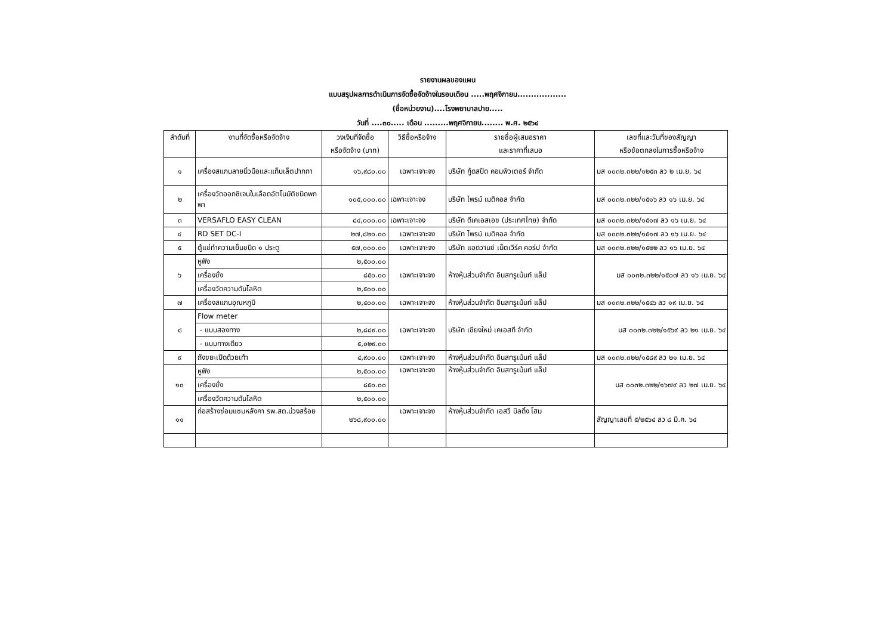รายงานผลของแผน
แบบสรุปผลการดำเนินการจัดซื้อจัดจ้างในรอบเดือน .....พฤศจิกายน..................
(ชื่อหน่วยงาน)....โรงพยาบาลปาย.....
วันที่ ....๓๐..... เดือน .........พฤศจิกายน........ พ.ศ. ๒๕๖๔
| ลำดับที่ | งานที่จัดซื้อหรือจัดจ้าง | วงเงินที่จัดซื้อ หรือจัดจ้าง (บาท) | วิธีซื้อหรือจ้าง | รายชื่อผู้เสนอราคา และราคาที่เสนอ | เลขที่และวันที่ของสัญญา หรือข้อตกลงในการซื้อหรือจ้าง |
| --- | --- | --- | --- | --- | --- |
| ๑ | เครื่องสแกนลายนิ้วมือและแท็บเล็ตปากกา | ๑๖,๙๘๐.๐๐ | เฉพาะเจาะจง | บริษัท กู้ดสปีด คอมพิวเตอร์ จำกัด | มส ๐๐๓๒.๓๒๒/๑๒๕๓ ลว ๒ เม.ย. ๖๔ |
| ๒ | เครื่องวัดออกซิเจนในเลือดอัตโนมัติชนิดพกพา | ๑๐๕,๐๐๐.๐๐ | เฉพาะเจาะจง | บริษัท ไพรม์ เมดิคอล จำกัด | มส ๐๐๓๒.๓๒๒/๑๕๑๖ ลว ๑๖ เม.ย. ๖๔ |
| ๓ | VERSAFLO EASY CLEAN | ๘๔,๐๐๐.๐๐ | เฉพาะเจาะจง | บริษัท ดีเคเอสเอช (ประเทศไทย) จำกัด | มส ๐๐๓๒.๓๒๒/๑๕๑๗ ลว ๑๖ เม.ย. ๖๔ |
| ๔ | RD SET DC-I | ๒๗,๘๒๐.๐๐ | เฉพาะเจาะจง | บริษัท ไพรม์ เมดิคอล จำกัด | มส ๐๐๓๒.๓๒๒/๑๕๑๗ ลว ๑๖ เม.ย. ๖๔ |
| ๕ | ตู้แช่ทำความเย็นชนิด ๑ ประตู | ๕๗,๐๐๐.๐๐ | เฉพาะเจาะจง | บริษัท แอดวานซ์ เน็ตเวิร์ค คอร์ป จำกัด | มส ๐๐๓๒.๓๒๒/๑๕๒๒ ลว ๑๖ เม.ย. ๖๔ |
| ๖ | หูฟัง | ๒,๕๐๐.๐๐ | เฉพาะเจาะจง | ห้างหุ้นส่วนจำกัด อินสทรูเม้นท์ แล็ป | มส ๐๐๓๒.๓๒๒/๑๕๐๗ ลว ๑๖ เม.ย. ๖๔ |
| | เครื่องชั่ง | ๘๕๐.๐๐ | | | |
| | เครื่องวัดความดันโลหิต | ๒,๕๐๐.๐๐ | | | |
| ๗ | เครื่องสแกนอุณหภูมิ | ๒,๔๐๐.๐๐ | เฉพาะเจาะจง | ห้างหุ้นส่วนจำกัด อินสทรูเม้นท์ แล็ป | มส ๐๐๓๒.๓๒๒/๑๕๔๖ ลว ๑๙ เม.ย. ๖๔ |
| ๘ | Flow meter | | เฉพาะเจาะจง | บริษัท เชียงใหม่ เคเอสที จำกัด | มส ๐๐๓๒.๓๒๒/๑๕๖๙ ลว ๒๑ เม.ย. ๖๔ |
| | - แบบสองทาง | ๒,๘๘๙.๐๐ | | | |
| | - แบบทางเดียว | ๕,๐๒๙.๐๐ | | | |
| ๙ | ถังขยะเปิดด้วยเท้า | ๔,๙๐๐.๐๐ | เฉพาะเจาะจง | ห้างหุ้นส่วนจำกัด อินสทรูเม้นท์ แล็ป | มส ๐๐๓๒.๓๒๒/๑๕๘๙ ลว ๒๑ เม.ย. ๖๔ |
| ๑๐ | หูฟัง | ๒,๕๐๐.๐๐ | เฉพาะเจาะจง | ห้างหุ้นส่วนจำกัด อินสทรูเม้นท์ แล็ป | มส ๐๐๓๒.๓๒๒/๑๖๗๙ ลว ๒๗ เม.ย. ๖๔ |
| | เครื่องชั่ง | ๘๕๐.๐๐ | | | |
| | เครื่องวัดความดันโลหิต | ๒,๕๐๐.๐๐ | | | |
| ๑๑ | ก่อสร้างซ่อมแซมหลังคา รพ.สต.ม่วงสร้อย | ๒๖๘,๙๐๐.๐๐ | เฉพาะเจาะจง | ห้างหุ้นส่วนจำกัด เอสวี บิลดิ้ง โฮม | สัญญาเลขที่ ๕/๒๕๖๔ ลว ๘ มี.ค. ๖๔ |